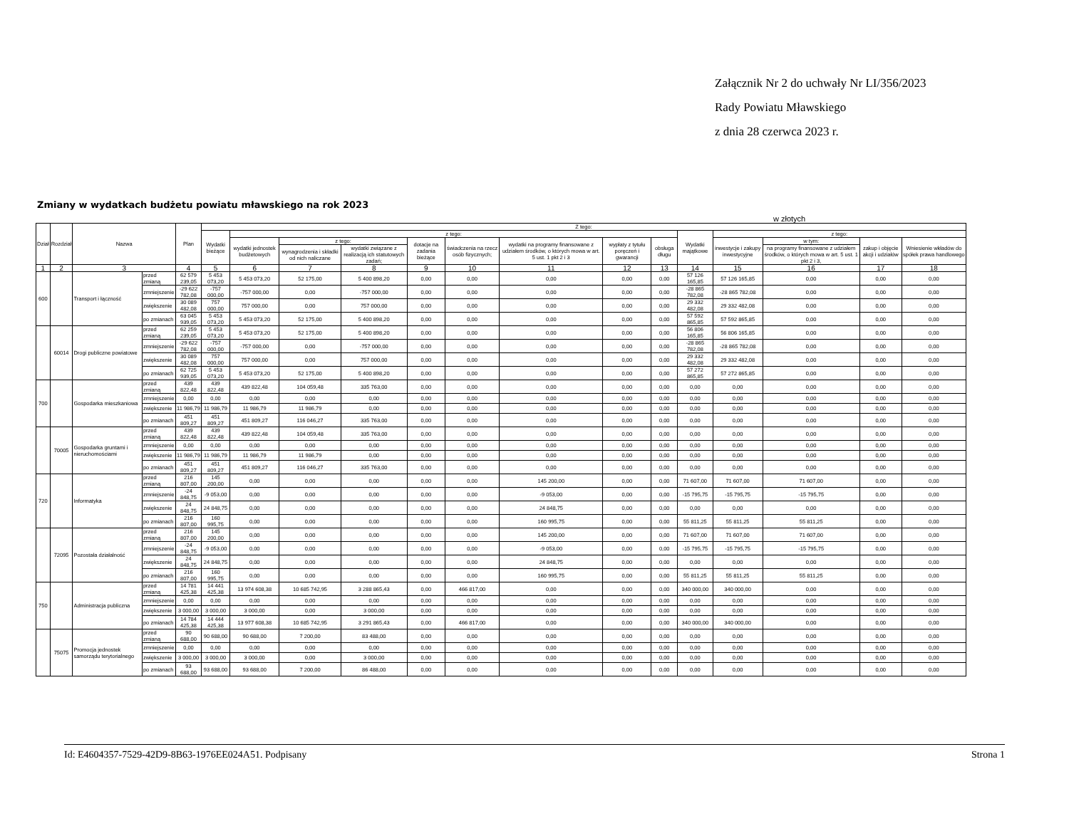Załącznik Nr 2 do uchwały Nr LI/356/2023
Rady Powiatu Mławskiego
z dnia 28 czerwca 2023 r.
Zmiany w wydatkach budżetu powiatu mławskiego na rok 2023
w złotych
| Dział | Rozdział | Nazwa | | Plan | Z tego: | | | | | | | | | | | | | |
| --- | --- | --- | --- | --- | --- | --- | --- | --- | --- | --- | --- | --- | --- | --- | --- | --- | --- | --- |
| | | | | | Wydatki bieżące | z tego: | | | | | | | | Wydatki majątkowe | z tego: | | | |
| | | | | | | wydatki jednostek budżetowych | z tego: | | dotacje na zadania bieżące | świadczenia na rzecz osób fizycznych; | wydatki na programy finansowane z udziałem środków, o których mowa w art. 5 ust. 1 pkt 2 i 3 | wypłaty z tytułu poręczeń i gwarancji | obsługa długu | | inwestycje i zakupy inwestycyjne | w tym: | zakup i objęcie akcji i udziałów | Wniesienie wkładów do spółek prawa handlowego |
| | | | | | | | wynagrodzenia i składki od nich naliczane | wydatki związane z realizacją ich statutowych zadań; | | | | | | | | na programy finansowane z udziałem środków, o których mowa w art. 5 ust. 1 pkt 2 i 3, | | |
| 1 | 2 | 3 | | 4 | 5 | 6 | 7 | 8 | 9 | 10 | 11 | 12 | 13 | 14 | 15 | 16 | 17 | 18 |
| 600 | | Transport i łączność | przed zmianą | 62 579 239,05 | 5 453 073,20 | 5 453 073,20 | 52 175,00 | 5 400 898,20 | 0,00 | 0,00 | 0,00 | 0,00 | 0,00 | 57 126 165,85 | 57 126 165,85 | 0,00 | 0,00 | 0,00 |
| | | | zmniejszenie | -29 622 782,08 | -757 000,00 | -757 000,00 | 0,00 | -757 000,00 | 0,00 | 0,00 | 0,00 | 0,00 | 0,00 | -28 865 782,08 | -28 865 782,08 | 0,00 | 0,00 | 0,00 |
| | | | zwiększenie | 30 089 482,08 | 757 000,00 | 757 000,00 | 0,00 | 757 000,00 | 0,00 | 0,00 | 0,00 | 0,00 | 0,00 | 29 332 482,08 | 29 332 482,08 | 0,00 | 0,00 | 0,00 |
| | | | po zmianach | 63 045 939,05 | 5 453 073,20 | 5 453 073,20 | 52 175,00 | 5 400 898,20 | 0,00 | 0,00 | 0,00 | 0,00 | 0,00 | 57 592 865,85 | 57 592 865,85 | 0,00 | 0,00 | 0,00 |
| | 60014 | Drogi publiczne powiatowe | przed zmianą | 62 259 239,05 | 5 453 073,20 | 5 453 073,20 | 52 175,00 | 5 400 898,20 | 0,00 | 0,00 | 0,00 | 0,00 | 0,00 | 56 806 165,85 | 56 806 165,85 | 0,00 | 0,00 | 0,00 |
| | | | zmniejszenie | -29 622 782,08 | -757 000,00 | -757 000,00 | 0,00 | -757 000,00 | 0,00 | 0,00 | 0,00 | 0,00 | 0,00 | -28 865 782,08 | -28 865 782,08 | 0,00 | 0,00 | 0,00 |
| | | | zwiększenie | 30 089 482,08 | 757 000,00 | 757 000,00 | 0,00 | 757 000,00 | 0,00 | 0,00 | 0,00 | 0,00 | 0,00 | 29 332 482,08 | 29 332 482,08 | 0,00 | 0,00 | 0,00 |
| | | | po zmianach | 62 725 939,05 | 5 453 073,20 | 5 453 073,20 | 52 175,00 | 5 400 898,20 | 0,00 | 0,00 | 0,00 | 0,00 | 0,00 | 57 272 865,85 | 57 272 865,85 | 0,00 | 0,00 | 0,00 |
| 700 | | Gospodarka mieszkaniowa | przed zmianą | 439 822,48 | 439 822,48 | 439 822,48 | 104 059,48 | 335 763,00 | 0,00 | 0,00 | 0,00 | 0,00 | 0,00 | 0,00 | 0,00 | 0,00 | 0,00 | 0,00 |
| | | | zmniejszenie | 0,00 | 0,00 | 0,00 | 0,00 | 0,00 | 0,00 | 0,00 | 0,00 | 0,00 | 0,00 | 0,00 | 0,00 | 0,00 | 0,00 | 0,00 |
| | | | zwiększenie | 11 986,79 | 11 986,79 | 11 986,79 | 11 986,79 | 0,00 | 0,00 | 0,00 | 0,00 | 0,00 | 0,00 | 0,00 | 0,00 | 0,00 | 0,00 | 0,00 |
| | | | po zmianach | 451 809,27 | 451 809,27 | 451 809,27 | 116 046,27 | 335 763,00 | 0,00 | 0,00 | 0,00 | 0,00 | 0,00 | 0,00 | 0,00 | 0,00 | 0,00 | 0,00 |
| | 70005 | Gospodarka gruntami i nieruchomościami | przed zmianą | 439 822,48 | 439 822,48 | 439 822,48 | 104 059,48 | 335 763,00 | 0,00 | 0,00 | 0,00 | 0,00 | 0,00 | 0,00 | 0,00 | 0,00 | 0,00 | 0,00 |
| | | | zmniejszenie | 0,00 | 0,00 | 0,00 | 0,00 | 0,00 | 0,00 | 0,00 | 0,00 | 0,00 | 0,00 | 0,00 | 0,00 | 0,00 | 0,00 | 0,00 |
| | | | zwiększenie | 11 986,79 | 11 986,79 | 11 986,79 | 11 986,79 | 0,00 | 0,00 | 0,00 | 0,00 | 0,00 | 0,00 | 0,00 | 0,00 | 0,00 | 0,00 | 0,00 |
| | | | po zmianach | 451 809,27 | 451 809,27 | 451 809,27 | 116 046,27 | 335 763,00 | 0,00 | 0,00 | 0,00 | 0,00 | 0,00 | 0,00 | 0,00 | 0,00 | 0,00 | 0,00 |
| 720 | | Informatyka | przed zmianą | 216 807,00 | 145 200,00 | 0,00 | 0,00 | 0,00 | 0,00 | 0,00 | 145 200,00 | 0,00 | 0,00 | 71 607,00 | 71 607,00 | 71 607,00 | 0,00 | 0,00 |
| | | | zmniejszenie | -24 848,75 | -9 053,00 | 0,00 | 0,00 | 0,00 | 0,00 | 0,00 | -9 053,00 | 0,00 | 0,00 | -15 795,75 | -15 795,75 | -15 795,75 | 0,00 | 0,00 |
| | | | zwiększenie | 24 848,75 | 24 848,75 | 0,00 | 0,00 | 0,00 | 0,00 | 0,00 | 24 848,75 | 0,00 | 0,00 | 0,00 | 0,00 | 0,00 | 0,00 | 0,00 |
| | | | po zmianach | 216 807,00 | 160 995,75 | 0,00 | 0,00 | 0,00 | 0,00 | 0,00 | 160 995,75 | 0,00 | 0,00 | 55 811,25 | 55 811,25 | 55 811,25 | 0,00 | 0,00 |
| | 72095 | Pozostała działalność | przed zmianą | 216 807,00 | 145 200,00 | 0,00 | 0,00 | 0,00 | 0,00 | 0,00 | 145 200,00 | 0,00 | 0,00 | 71 607,00 | 71 607,00 | 71 607,00 | 0,00 | 0,00 |
| | | | zmniejszenie | -24 848,75 | -9 053,00 | 0,00 | 0,00 | 0,00 | 0,00 | 0,00 | -9 053,00 | 0,00 | 0,00 | -15 795,75 | -15 795,75 | -15 795,75 | 0,00 | 0,00 |
| | | | zwiększenie | 24 848,75 | 24 848,75 | 0,00 | 0,00 | 0,00 | 0,00 | 0,00 | 24 848,75 | 0,00 | 0,00 | 0,00 | 0,00 | 0,00 | 0,00 | 0,00 |
| | | | po zmianach | 216 807,00 | 160 995,75 | 0,00 | 0,00 | 0,00 | 0,00 | 0,00 | 160 995,75 | 0,00 | 0,00 | 55 811,25 | 55 811,25 | 55 811,25 | 0,00 | 0,00 |
| 750 | | Administracja publiczna | przed zmianą | 14 781 425,38 | 14 441 425,38 | 13 974 608,38 | 10 685 742,95 | 3 288 865,43 | 0,00 | 466 817,00 | 0,00 | 0,00 | 0,00 | 340 000,00 | 340 000,00 | 0,00 | 0,00 | 0,00 |
| | | | zmniejszenie | 0,00 | 0,00 | 0,00 | 0,00 | 0,00 | 0,00 | 0,00 | 0,00 | 0,00 | 0,00 | 0,00 | 0,00 | 0,00 | 0,00 | 0,00 |
| | | | zwiększenie | 3 000,00 | 3 000,00 | 3 000,00 | 0,00 | 3 000,00 | 0,00 | 0,00 | 0,00 | 0,00 | 0,00 | 0,00 | 0,00 | 0,00 | 0,00 | 0,00 |
| | | | po zmianach | 14 784 425,38 | 14 444 425,38 | 13 977 608,38 | 10 685 742,95 | 3 291 865,43 | 0,00 | 466 817,00 | 0,00 | 0,00 | 0,00 | 340 000,00 | 340 000,00 | 0,00 | 0,00 | 0,00 |
| | 75075 | Promocja jednostek samorządu terytorialnego | przed zmianą | 90 688,00 | 90 688,00 | 90 688,00 | 7 200,00 | 83 488,00 | 0,00 | 0,00 | 0,00 | 0,00 | 0,00 | 0,00 | 0,00 | 0,00 | 0,00 | 0,00 |
| | | | zmniejszenie | 0,00 | 0,00 | 0,00 | 0,00 | 0,00 | 0,00 | 0,00 | 0,00 | 0,00 | 0,00 | 0,00 | 0,00 | 0,00 | 0,00 | 0,00 |
| | | | zwiększenie | 3 000,00 | 3 000,00 | 3 000,00 | 0,00 | 3 000,00 | 0,00 | 0,00 | 0,00 | 0,00 | 0,00 | 0,00 | 0,00 | 0,00 | 0,00 | 0,00 |
| | | | po zmianach | 93 688,00 | 93 688,00 | 93 688,00 | 7 200,00 | 86 488,00 | 0,00 | 0,00 | 0,00 | 0,00 | 0,00 | 0,00 | 0,00 | 0,00 | 0,00 | 0,00 |
Id: E4604357-7529-42D9-8B63-1976EE024A51. Podpisany Strona 1